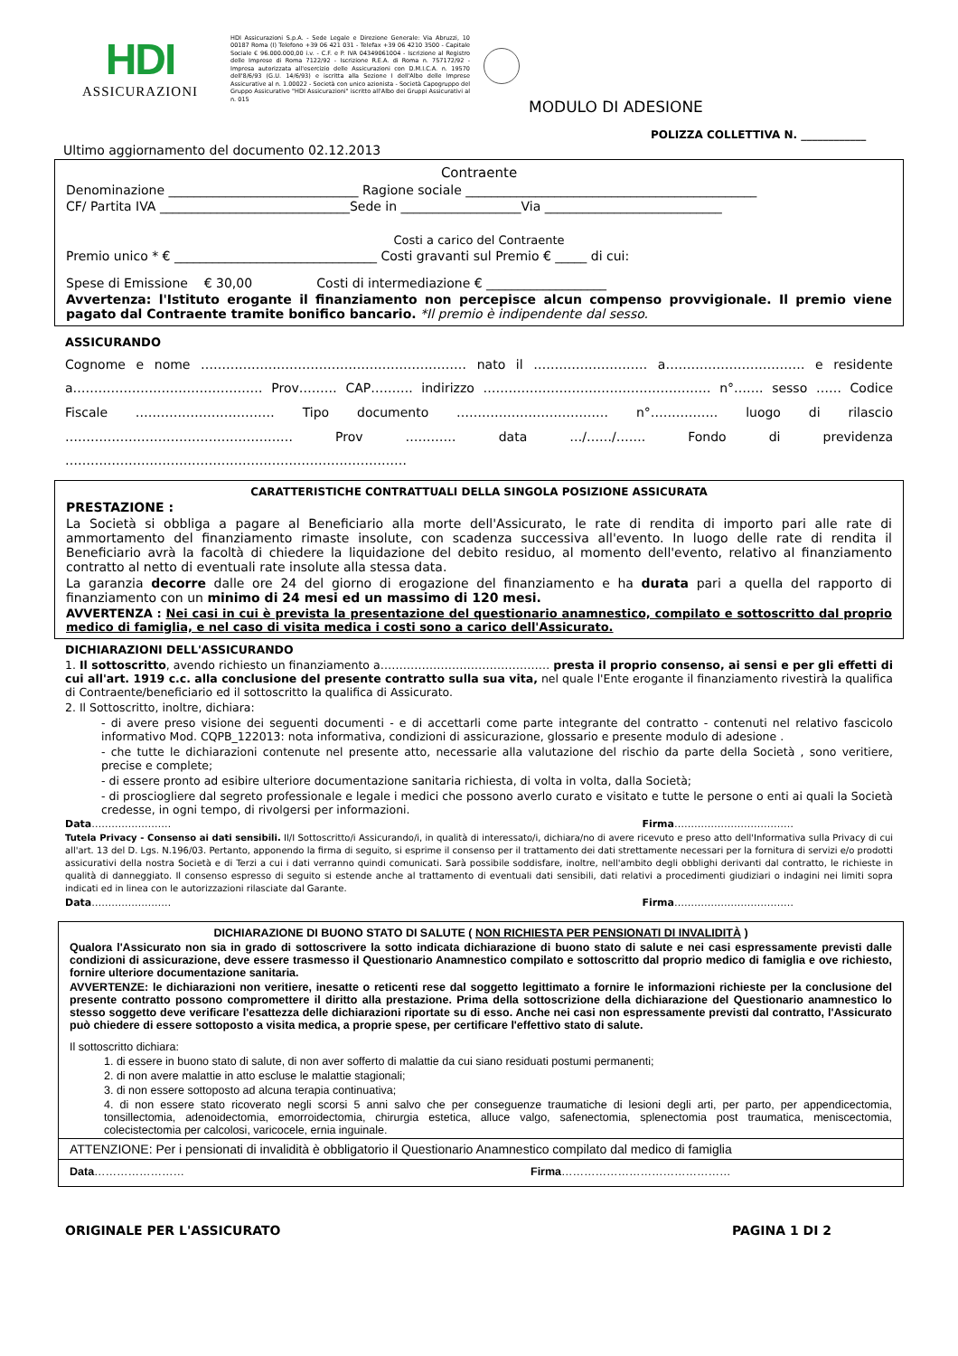HDI
ASSICURAZIONI
HDI Assicurazioni S.p.A. - Sede Legale e Direzione Generale: Via Abruzzi, 10 00187 Roma (I) Telefono +39 06 421 031 - Telefax +39 06 4210 3500 - Capitale Sociale € 96.000.000,00 i.v. - C.F. e P. IVA 04349061004 - Iscrizione al Registro delle Imprese di Roma 7122/92 - Iscrizione R.E.A. di Roma n. 757172/92 - Impresa autorizzata all'esercizio delle Assicurazioni con D.M.I.C.A. n. 19570 dell'8/6/93 (G.U. 14/6/93) e iscritta alla Sezione I dell'Albo delle Imprese Assicurative al n. 1.00022 - Società con unico azionista - Società Capogruppo del Gruppo Assicurativo "HDI Assicurazioni" iscritto all'Albo dei Gruppi Assicurativi al n. 015
MODULO DI ADESIONE
POLIZZA COLLETTIVA N. ____________
Ultimo aggiornamento del documento 02.12.2013
Contraente
Denominazione ______________________________ Ragione sociale ______________________________________________
CF/ Partita IVA ______________________________Sede in ___________________Via ____________________________
Costi a carico del Contraente
Premio unico * € ________________________________ Costi gravanti sul Premio € _____ di cui:
Spese di Emissione € 30,00 Costi di intermediazione € ___________________
Avvertenza: l'Istituto erogante il finanziamento non percepisce alcun compenso provvigionale. Il premio viene pagato dal Contraente tramite bonifico bancario. *Il premio è indipendente dal sesso.
ASSICURANDO
Cognome e nome ……………………………………………………… nato il ……………………… a…………………………… e residente a……………………………………… Prov……… CAP………. indirizzo ……………………………………………… n°……. sesso …… Codice Fiscale …………………………… Tipo documento ……………………………… n°……………. luogo di rilascio ……………………………………………… Prov ………… data …/……/……. Fondo di previdenza ………………………………………………………………………
CARATTERISTICHE CONTRATTUALI DELLA SINGOLA POSIZIONE ASSICURATA
PRESTAZIONE :
La Società si obbliga a pagare al Beneficiario alla morte dell'Assicurato, le rate di rendita di importo pari alle rate di ammortamento del finanziamento rimaste insolute, con scadenza successiva all'evento. In luogo delle rate di rendita il Beneficiario avrà la facoltà di chiedere la liquidazione del debito residuo, al momento dell'evento, relativo al finanziamento contratto al netto di eventuali rate insolute alla stessa data.
La garanzia decorre dalle ore 24 del giorno di erogazione del finanziamento e ha durata pari a quella del rapporto di finanziamento con un minimo di 24 mesi ed un massimo di 120 mesi.
AVVERTENZA : Nei casi in cui è prevista la presentazione del questionario anamnestico, compilato e sottoscritto dal proprio medico di famiglia, e nel caso di visita medica i costi sono a carico dell'Assicurato.
DICHIARAZIONI DELL'ASSICURANDO
1. Il sottoscritto, avendo richiesto un finanziamento a……………………………………… presta il proprio consenso, ai sensi e per gli effetti di cui all'art. 1919 c.c. alla conclusione del presente contratto sulla sua vita, nel quale l'Ente erogante il finanziamento rivestirà la qualifica di Contraente/beneficiario ed il sottoscritto la qualifica di Assicurato.
2. Il Sottoscritto, inoltre, dichiara:
- di avere preso visione dei seguenti documenti - e di accettarli come parte integrante del contratto - contenuti nel relativo fascicolo informativo Mod. CQPB_122013: nota informativa, condizioni di assicurazione, glossario e presente modulo di adesione .
- che tutte le dichiarazioni contenute nel presente atto, necessarie alla valutazione del rischio da parte della Società , sono veritiere, precise e complete;
- di essere pronto ad esibire ulteriore documentazione sanitaria richiesta, di volta in volta, dalla Società;
- di prosciogliere dal segreto professionale e legale i medici che possono averlo curato e visitato e tutte le persone o enti ai quali la Società credesse, in ogni tempo, di rivolgersi per informazioni.
Data…………………… Firma………………………………
Tutela Privacy - Consenso ai dati sensibili. Il/I Sottoscritto/i Assicurando/i, in qualità di interessato/i, dichiara/no di avere ricevuto e preso atto dell'Informativa sulla Privacy di cui all'art. 13 del D. Lgs. N.196/03. Pertanto, apponendo la firma di seguito, si esprime il consenso per il trattamento dei dati strettamente necessari per la fornitura di servizi e/o prodotti assicurativi della nostra Società e di Terzi a cui i dati verranno quindi comunicati. Sarà possibile soddisfare, inoltre, nell'ambito degli obblighi derivanti dal contratto, le richieste in qualità di danneggiato. Il consenso espresso di seguito si estende anche al trattamento di eventuali dati sensibili, dati relativi a procedimenti giudiziari o indagini nei limiti sopra indicati ed in linea con le autorizzazioni rilasciate dal Garante.
Data…………………… Firma………………………………
DICHIARAZIONE DI BUONO STATO DI SALUTE ( NON RICHIESTA PER PENSIONATI DI INVALIDITÀ )
Qualora l'Assicurato non sia in grado di sottoscrivere la sotto indicata dichiarazione di buono stato di salute e nei casi espressamente previsti dalle condizioni di assicurazione, deve essere trasmesso il Questionario Anamnestico compilato e sottoscritto dal proprio medico di famiglia e ove richiesto, fornire ulteriore documentazione sanitaria.
AVVERTENZE: le dichiarazioni non veritiere, inesatte o reticenti rese dal soggetto legittimato a fornire le informazioni richieste per la conclusione del presente contratto possono compromettere il diritto alla prestazione. Prima della sottoscrizione della dichiarazione del Questionario anamnestico lo stesso soggetto deve verificare l'esattezza delle dichiarazioni riportate su di esso. Anche nei casi non espressamente previsti dal contratto, l'Assicurato può chiedere di essere sottoposto a visita medica, a proprie spese, per certificare l'effettivo stato di salute.
Il sottoscritto dichiara:
1. di essere in buono stato di salute, di non aver sofferto di malattie da cui siano residuati postumi permanenti;
2. di non avere malattie in atto escluse le malattie stagionali;
3. di non essere sottoposto ad alcuna terapia continuativa;
4. di non essere stato ricoverato negli scorsi 5 anni salvo che per conseguenze traumatiche di lesioni degli arti, per parto, per appendicectomia, tonsillectomia, adenoidectomia, emorroidectomia, chirurgia estetica, alluce valgo, safenectomia, splenectomia post traumatica, meniscectomia, colecistectomia per calcolosi, varicocele, ernia inguinale.
ATTENZIONE: Per i pensionati di invalidità è obbligatorio il Questionario Anamnestico compilato dal medico di famiglia
Data…………………… Firma………………………………………
ORIGINALE PER L'ASSICURATO PAGINA 1 DI 2